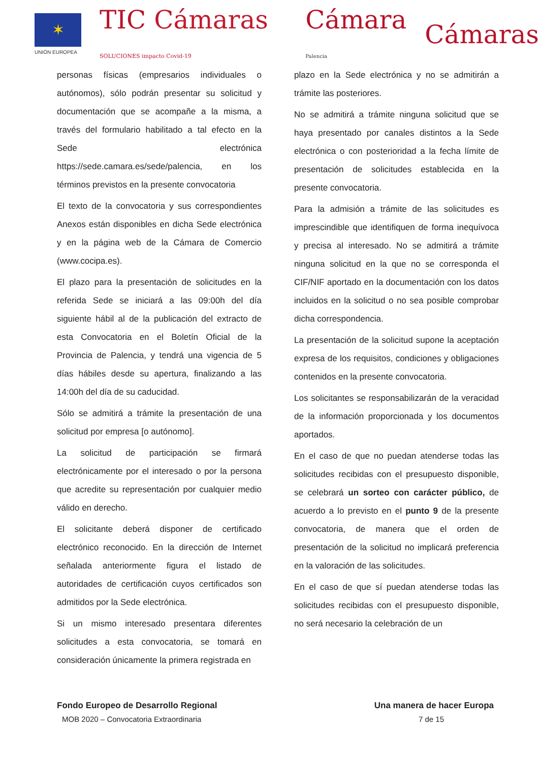✶
UNIÓN EUROPEA
TIC Cámaras SOLUCIONES impacto Covid-19
Cámara Palencia
Cámaras
personas físicas (empresarios individuales o autónomos), sólo podrán presentar su solicitud y documentación que se acompañe a la misma, a través del formulario habilitado a tal efecto en la Sede electrónica https://sede.camara.es/sede/palencia, en los términos previstos en la presente convocatoria
El texto de la convocatoria y sus correspondientes Anexos están disponibles en dicha Sede electrónica y en la página web de la Cámara de Comercio (www.cocipa.es).
El plazo para la presentación de solicitudes en la referida Sede se iniciará a las 09:00h del día siguiente hábil al de la publicación del extracto de esta Convocatoria en el Boletín Oficial de la Provincia de Palencia, y tendrá una vigencia de 5 días hábiles desde su apertura, finalizando a las 14:00h del día de su caducidad.
Sólo se admitirá a trámite la presentación de una solicitud por empresa [o autónomo].
La solicitud de participación se firmará electrónicamente por el interesado o por la persona que acredite su representación por cualquier medio válido en derecho.
El solicitante deberá disponer de certificado electrónico reconocido. En la dirección de Internet señalada anteriormente figura el listado de autoridades de certificación cuyos certificados son admitidos por la Sede electrónica.
Si un mismo interesado presentara diferentes solicitudes a esta convocatoria, se tomará en consideración únicamente la primera registrada en
plazo en la Sede electrónica y no se admitirán a trámite las posteriores.
No se admitirá a trámite ninguna solicitud que se haya presentado por canales distintos a la Sede electrónica o con posterioridad a la fecha límite de presentación de solicitudes establecida en la presente convocatoria.
Para la admisión a trámite de las solicitudes es imprescindible que identifiquen de forma inequívoca y precisa al interesado. No se admitirá a trámite ninguna solicitud en la que no se corresponda el CIF/NIF aportado en la documentación con los datos incluidos en la solicitud o no sea posible comprobar dicha correspondencia.
La presentación de la solicitud supone la aceptación expresa de los requisitos, condiciones y obligaciones contenidos en la presente convocatoria.
Los solicitantes se responsabilizarán de la veracidad de la información proporcionada y los documentos aportados.
En el caso de que no puedan atenderse todas las solicitudes recibidas con el presupuesto disponible, se celebrará un sorteo con carácter público, de acuerdo a lo previsto en el punto 9 de la presente convocatoria, de manera que el orden de presentación de la solicitud no implicará preferencia en la valoración de las solicitudes.
En el caso de que sí puedan atenderse todas las solicitudes recibidas con el presupuesto disponible, no será necesario la celebración de un
Fondo Europeo de Desarrollo Regional Una manera de hacer Europa
MOB 2020 – Convocatoria Extraordinaria 7 de 15